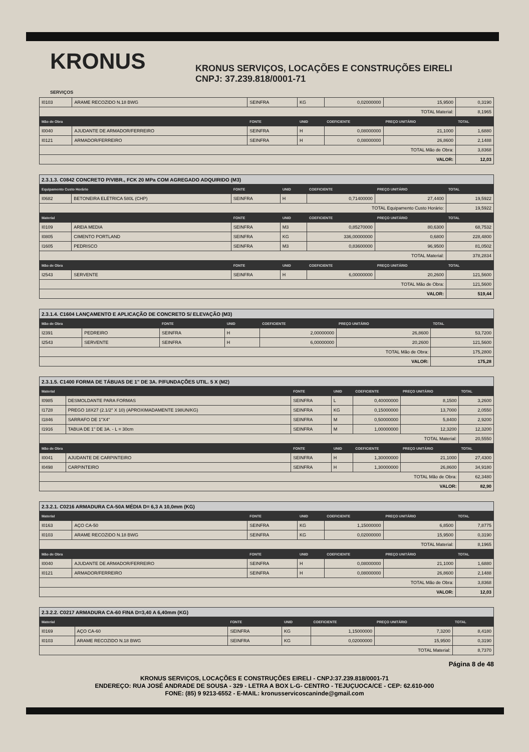KRONUS
SERVIÇOS
KRONUS SERVIÇOS, LOCAÇÕES E CONSTRUÇÕES EIRELI
CNPJ: 37.239.818/0001-71
| I0103 | ARAME RECOZIDO N.18 BWG | SEINFRA | KG | 0,02000000 | 15,9500 | 0,3190 |
| TOTAL Material: | | | | | | 8,1965 |
| Mão de Obra | | FONTE | UNID | COEFICIENTE | PREÇO UNITÁRIO | TOTAL |
| I0040 | AJUDANTE DE ARMADOR/FERREIRO | SEINFRA | H | 0,08000000 | 21,1000 | 1,6880 |
| I0121 | ARMADOR/FERREIRO | SEINFRA | H | 0,08000000 | 26,8600 | 2,1488 |
| TOTAL Mão de Obra: | | | | | | 3,8368 |
| VALOR: | | | | | | 12,03 |
| 2.3.1.3. C0842 CONCRETO P/VIBR., FCK 20 MPa COM AGREGADO ADQUIRIDO (M3) | | | | | | |
| Equipamento Custo Horário | | FONTE | UNID | COEFICIENTE | PREÇO UNITÁRIO | TOTAL |
| I0682 | BETONEIRA ELÉTRICA 580L (CHP) | SEINFRA | H | 0,71400000 | 27,4400 | 19,5922 |
| TOTAL Equipamento Custo Horário: | | | | | | 19,5922 |
| Material | | FONTE | UNID | COEFICIENTE | PREÇO UNITÁRIO | TOTAL |
| I0109 | AREIA MEDIA | SEINFRA | M3 | 0,85270000 | 80,6300 | 68,7532 |
| I0805 | CIMENTO PORTLAND | SEINFRA | KG | 336,00000000 | 0,6800 | 228,4800 |
| I1605 | PEDRISCO | SEINFRA | M3 | 0,83600000 | 96,9500 | 81,0502 |
| TOTAL Material: | | | | | | 378,2834 |
| Mão de Obra | | FONTE | UNID | COEFICIENTE | PREÇO UNITÁRIO | TOTAL |
| I2543 | SERVENTE | SEINFRA | H | 6,00000000 | 20,2600 | 121,5600 |
| TOTAL Mão de Obra: | | | | | | 121,5600 |
| VALOR: | | | | | | 519,44 |
| 2.3.1.4. C1604 LANÇAMENTO E APLICAÇÃO DE CONCRETO S/ ELEVAÇÃO (M3) | | | | | | |
| Mão de Obra | | FONTE | UNID | COEFICIENTE | PREÇO UNITÁRIO | TOTAL |
| I2391 | PEDREIRO | SEINFRA | H | 2,00000000 | 26,8600 | 53,7200 |
| I2543 | SERVENTE | SEINFRA | H | 6,00000000 | 20,2600 | 121,5600 |
| TOTAL Mão de Obra: | | | | | | 175,2800 |
| VALOR: | | | | | | 175,28 |
| 2.3.1.5. C1400 FORMA DE TÁBUAS DE 1" DE 3A. P/FUNDAÇÕES UTIL. 5 X (M2) | | | | | | |
| Material | | FONTE | UNID | COEFICIENTE | PREÇO UNITÁRIO | TOTAL |
| I0985 | DESMOLDANTE PARA FORMAS | SEINFRA | L | 0,40000000 | 8,1500 | 3,2600 |
| I1728 | PREGO 18X27 (2.1/2" X 10) (APROXIMADAMENTE 198UN/KG) | SEINFRA | KG | 0,15000000 | 13,7000 | 2,0550 |
| I1846 | SARRAFO DE 1"X4" | SEINFRA | M | 0,50000000 | 5,8400 | 2,9200 |
| I1916 | TABUA DE 1" DE 3A. - L = 30cm | SEINFRA | M | 1,00000000 | 12,3200 | 12,3200 |
| TOTAL Material: | | | | | | 20,5550 |
| Mão de Obra | | FONTE | UNID | COEFICIENTE | PREÇO UNITÁRIO | TOTAL |
| I0041 | AJUDANTE DE CARPINTEIRO | SEINFRA | H | 1,30000000 | 21,1000 | 27,4300 |
| I0498 | CARPINTEIRO | SEINFRA | H | 1,30000000 | 26,8600 | 34,9180 |
| TOTAL Mão de Obra: | | | | | | 62,3480 |
| VALOR: | | | | | | 82,90 |
| 2.3.2.1. C0216 ARMADURA CA-50A MÉDIA D= 6,3 A 10,0mm (KG) | | | | | | |
| Material | | FONTE | UNID | COEFICIENTE | PREÇO UNITÁRIO | TOTAL |
| I0163 | AÇO CA-50 | SEINFRA | KG | 1,15000000 | 6,8500 | 7,8775 |
| I0103 | ARAME RECOZIDO N.18 BWG | SEINFRA | KG | 0,02000000 | 15,9500 | 0,3190 |
| TOTAL Material: | | | | | | 8,1965 |
| Mão de Obra | | FONTE | UNID | COEFICIENTE | PREÇO UNITÁRIO | TOTAL |
| I0040 | AJUDANTE DE ARMADOR/FERREIRO | SEINFRA | H | 0,08000000 | 21,1000 | 1,6880 |
| I0121 | ARMADOR/FERREIRO | SEINFRA | H | 0,08000000 | 26,8600 | 2,1488 |
| TOTAL Mão de Obra: | | | | | | 3,8368 |
| VALOR: | | | | | | 12,03 |
| 2.3.2.2. C0217 ARMADURA CA-60 FINA D=3,40 A 6,40mm (KG) | | | | | | |
| Material | | FONTE | UNID | COEFICIENTE | PREÇO UNITÁRIO | TOTAL |
| I0169 | AÇO CA-60 | SEINFRA | KG | 1,15000000 | 7,3200 | 8,4180 |
| I0103 | ARAME RECOZIDO N.18 BWG | SEINFRA | KG | 0,02000000 | 15,9500 | 0,3190 |
| TOTAL Material: | | | | | | 8,7370 |
Página 8 de 48
KRONUS SERVIÇOS, LOCAÇÕES E CONSTRUÇÕES EIRELI - CNPJ:37.239.818/0001-71
ENDEREÇO: RUA JOSÉ ANDRADE DE SOUSA - 329 - LETRA A BOX L-G- CENTRO - TEJUÇUOCA/CE - CEP: 62.610-000
FONE: (85) 9 9213-6552 - E-MAIL: kronusservicoscaninde@gmail.com